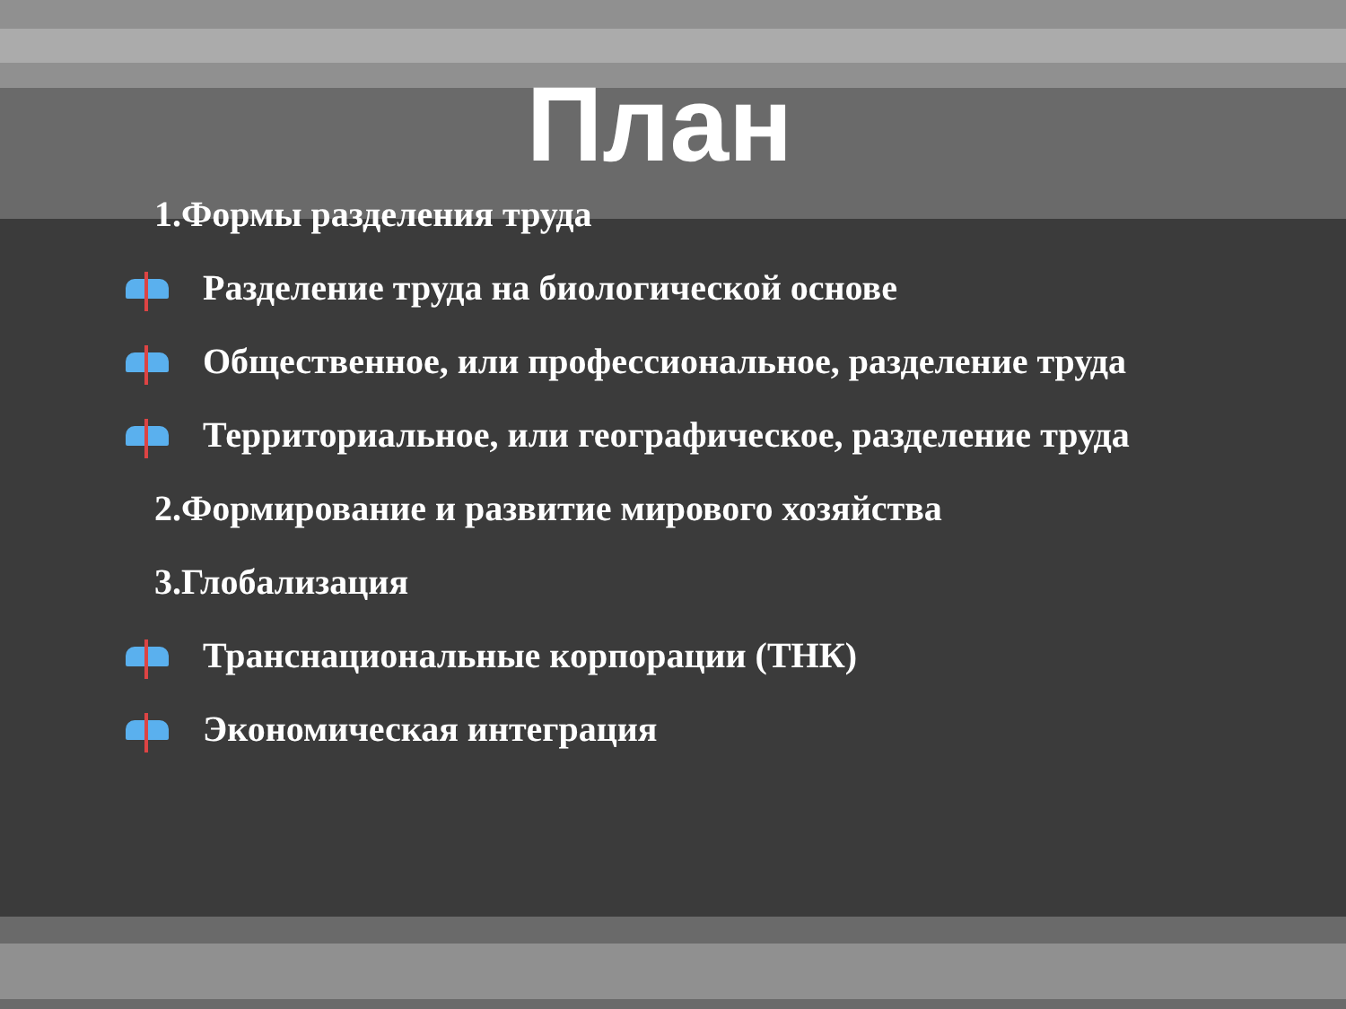План
1.Формы разделения труда
Разделение труда на биологической основе
Общественное, или профессиональное, разделение труда
Территориальное, или географическое, разделение труда
2.Формирование и развитие мирового хозяйства
3.Глобализация
Транснациональные корпорации (ТНК)
Экономическая интеграция